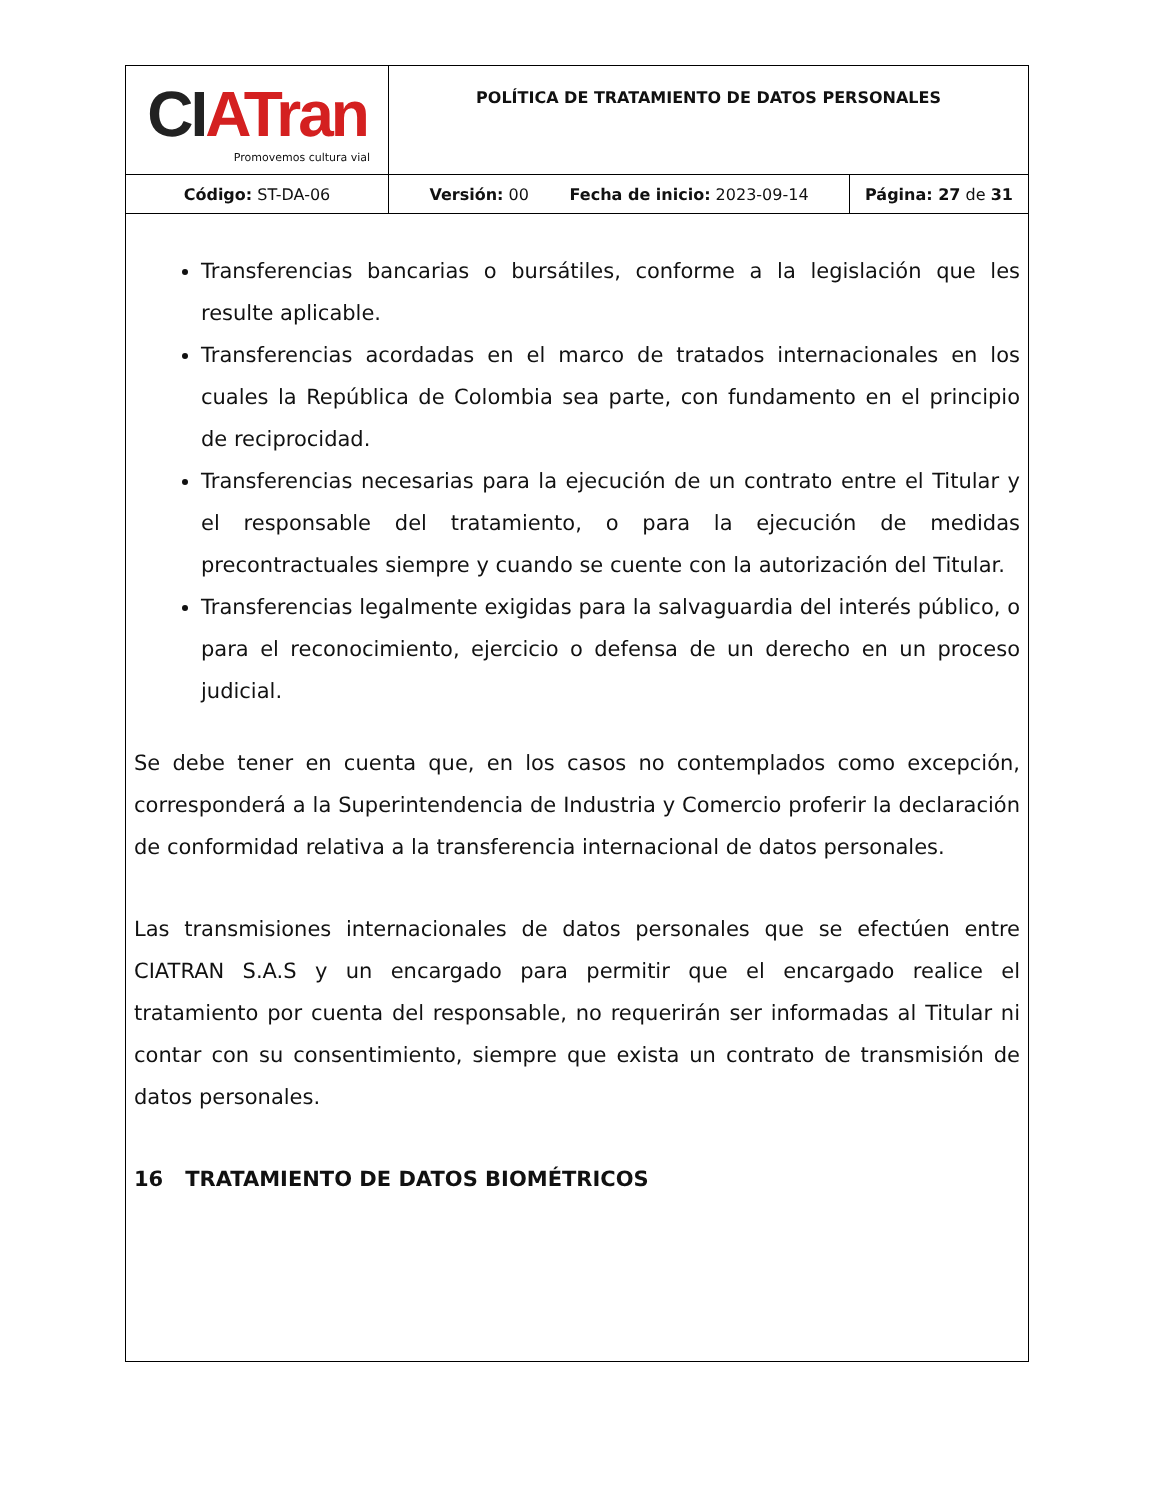| CI ATran Promovemos cultura vial | POLÍTICA DE TRATAMIENTO DE DATOS PERSONALES | |
| Código: ST-DA-06 | Versión: 00 Fecha de inicio: 2023-09-14 | Página: 27 de 31 |
Transferencias bancarias o bursátiles, conforme a la legislación que les resulte aplicable.
Transferencias acordadas en el marco de tratados internacionales en los cuales la República de Colombia sea parte, con fundamento en el principio de reciprocidad.
Transferencias necesarias para la ejecución de un contrato entre el Titular y el responsable del tratamiento, o para la ejecución de medidas precontractuales siempre y cuando se cuente con la autorización del Titular.
Transferencias legalmente exigidas para la salvaguardia del interés público, o para el reconocimiento, ejercicio o defensa de un derecho en un proceso judicial.
Se debe tener en cuenta que, en los casos no contemplados como excepción, corresponderá a la Superintendencia de Industria y Comercio proferir la declaración de conformidad relativa a la transferencia internacional de datos personales.
Las transmisiones internacionales de datos personales que se efectúen entre CIATRAN S.A.S y un encargado para permitir que el encargado realice el tratamiento por cuenta del responsable, no requerirán ser informadas al Titular ni contar con su consentimiento, siempre que exista un contrato de transmisión de datos personales.
16 TRATAMIENTO DE DATOS BIOMÉTRICOS